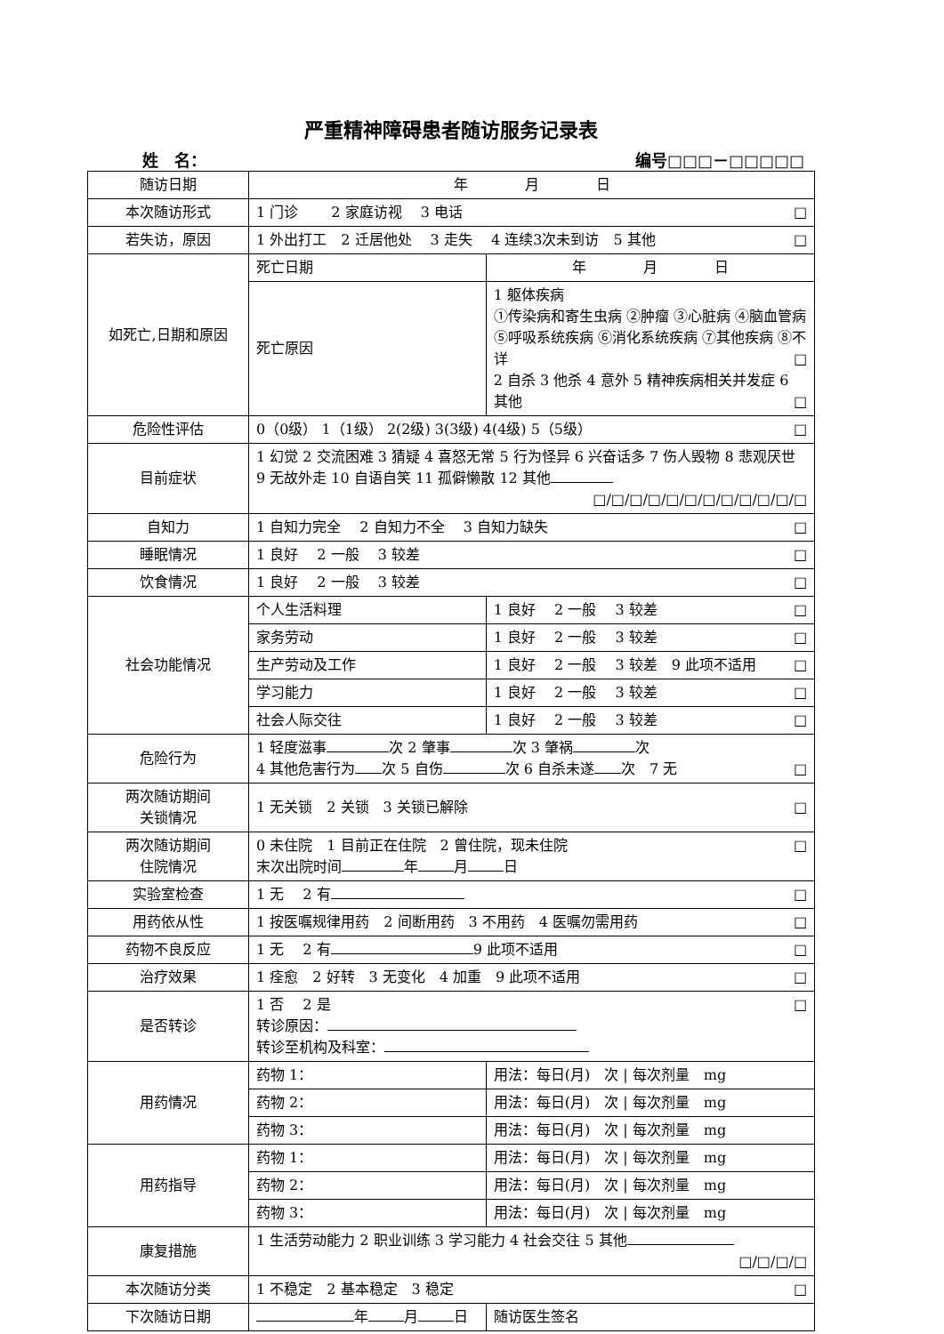严重精神障碍患者随访服务记录表
姓　名： 编号□□□－□□□□□
| 随访日期 | 年 月 日 | | |
| 本次随访形式 | 1 门诊 2 家庭访视 3 电话 □ | | |
| 若失访，原因 | 1 外出打工 2 迁居他处 3 走失 4 连续3次未到访 5 其他 □ | | |
| 如死亡,日期和原因 | 死亡日期 | 年 月 日 | |
| | 死亡原因 | 1 躯体疾病 ①传染病和寄生虫病 ②肿瘤 ③心脏病 ④脑血管病 ⑤呼吸系统疾病 ⑥消化系统疾病 ⑦其他疾病 ⑧不详 □ 2 自杀 3 他杀 4 意外 5 精神疾病相关并发症 6 其他 □ | |
| 危险性评估 | 0（0级） 1（1级） 2(2级) 3(3级) 4(4级) 5（5级） □ | | |
| 目前症状 | 1 幻觉 2 交流困难 3 猜疑 4 喜怒无常 5 行为怪异 6 兴奋话多 7 伤人毁物 8 悲观厌世 9 无故外走 10 自语自笑 11 孤僻懒散 12 其他 □/□/□/□/□/□/□/□/□/□/□/□ | | |
| 自知力 | 1 自知力完全 2 自知力不全 3 自知力缺失 □ | | |
| 睡眠情况 | 1 良好 2 一般 3 较差 □ | | |
| 饮食情况 | 1 良好 2 一般 3 较差 □ | | |
| 社会功能情况 | 个人生活料理 | 1 良好 2 一般 3 较差 □ | |
| | 家务劳动 | 1 良好 2 一般 3 较差 □ | |
| | 生产劳动及工作 | 1 良好 2 一般 3 较差 9 此项不适用 □ | |
| | 学习能力 | 1 良好 2 一般 3 较差 □ | |
| | 社会人际交往 | 1 良好 2 一般 3 较差 □ | |
| 危险行为 | 1 轻度滋事 次 2 肇事 次 3 肇祸 次 4 其他危害行为 次 5 自伤 次 6 自杀未遂 次 7 无 □ | | |
| 两次随访期间 关锁情况 | 1 无关锁 2 关锁 3 关锁已解除 □ | | |
| 两次随访期间 住院情况 | 0 未住院 1 目前正在住院 2 曾住院，现未住院 □ 末次出院时间 年 月 日 | | |
| 实验室检查 | 1 无 2 有 □ | | |
| 用药依从性 | 1 按医嘱规律用药 2 间断用药 3 不用药 4 医嘱勿需用药 □ | | |
| 药物不良反应 | 1 无 2 有 9 此项不适用 □ | | |
| 治疗效果 | 1 痊愈 2 好转 3 无变化 4 加重 9 此项不适用 □ | | |
| 是否转诊 | 1 否 2 是 □ 转诊原因： 转诊至机构及科室： | | |
| 用药情况 | 药物 1： | | 用法：每日(月) 次 / 每次剂量 mg |
| | 药物 2： | | 用法：每日(月) 次 / 每次剂量 mg |
| | 药物 3： | | 用法：每日(月) 次 / 每次剂量 mg |
| 用药指导 | 药物 1： | | 用法：每日(月) 次 / 每次剂量 mg |
| | 药物 2： | | 用法：每日(月) 次 / 每次剂量 mg |
| | 药物 3： | | 用法：每日(月) 次 / 每次剂量 mg |
| 康复措施 | 1 生活劳动能力 2 职业训练 3 学习能力 4 社会交往 5 其他 □/□/□/□ | | |
| 本次随访分类 | 1 不稳定 2 基本稳定 3 稳定 □ | | |
| 下次随访日期 | 年 月 日 | | 随访医生签名 |